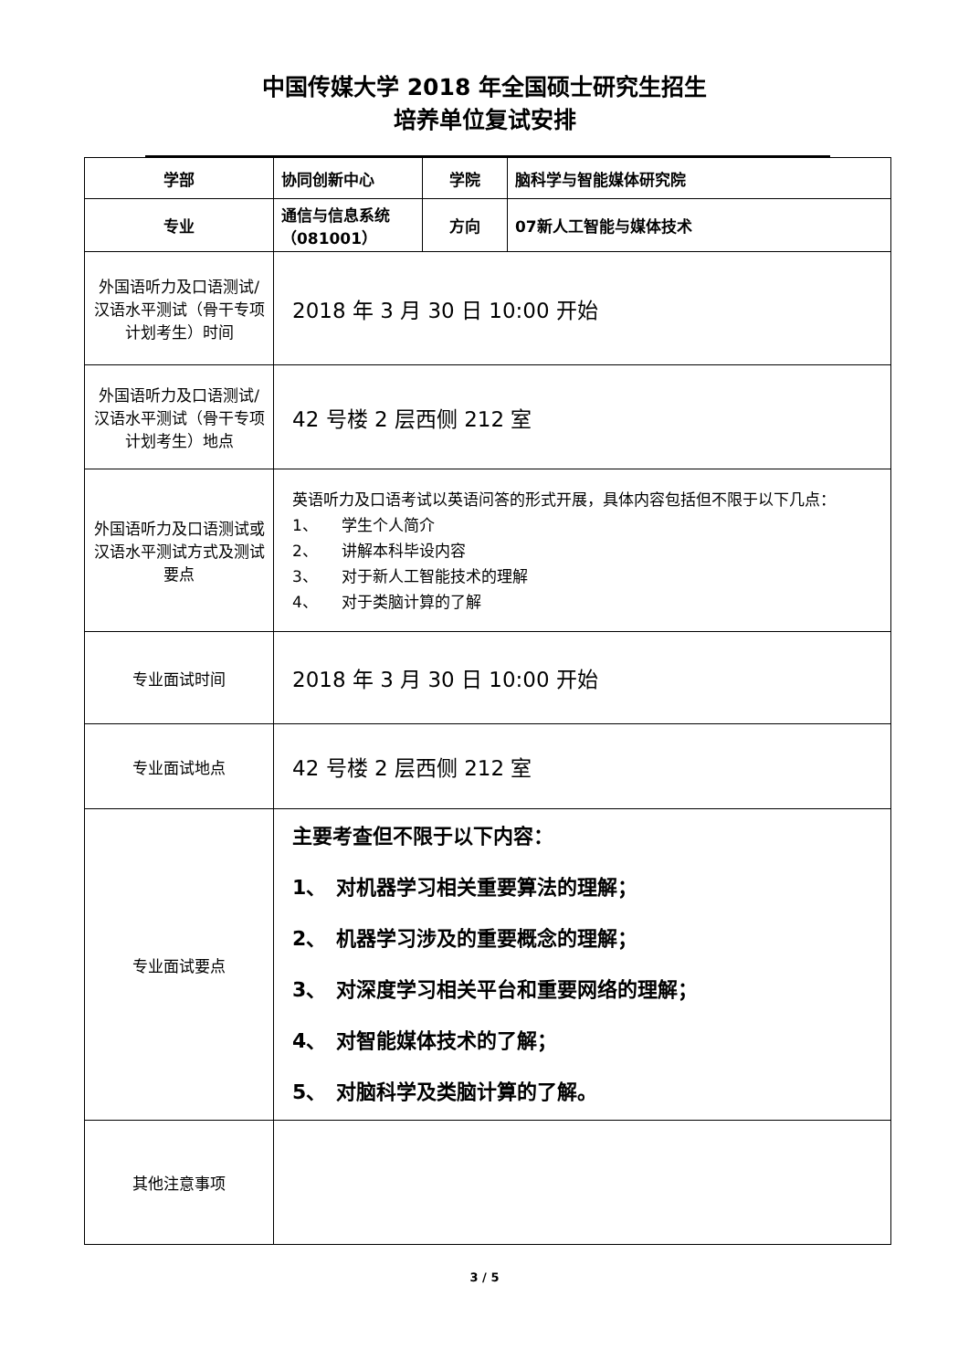中国传媒大学 2018 年全国硕士研究生招生
培养单位复试安排
| 学部 | 协同创新中心 | 学院 | 脑科学与智能媒体研究院 |
| 专业 | 通信与信息系统（081001） | 方向 | 07新人工智能与媒体技术 |
| 外国语听力及口语测试/汉语水平测试（骨干专项计划考生）时间 | 2018 年 3 月 30 日 10:00 开始 | | |
| 外国语听力及口语测试/汉语水平测试（骨干专项计划考生）地点 | 42 号楼 2 层西侧 212 室 | | |
| 外国语听力及口语测试或汉语水平测试方式及测试要点 | 英语听力及口语考试以英语问答的形式开展，具体内容包括但不限于以下几点： 1、 学生个人简介 2、 讲解本科毕设内容 3、 对于新人工智能技术的理解 4、 对于类脑计算的了解 | | |
| 专业面试时间 | 2018 年 3 月 30 日 10:00 开始 | | |
| 专业面试地点 | 42 号楼 2 层西侧 212 室 | | |
| 专业面试要点 | 主要考查但不限于以下内容： 1、 对机器学习相关重要算法的理解； 2、 机器学习涉及的重要概念的理解； 3、 对深度学习相关平台和重要网络的理解； 4、 对智能媒体技术的了解； 5、 对脑科学及类脑计算的了解。 | | |
| 其他注意事项 | | | |
3 / 5